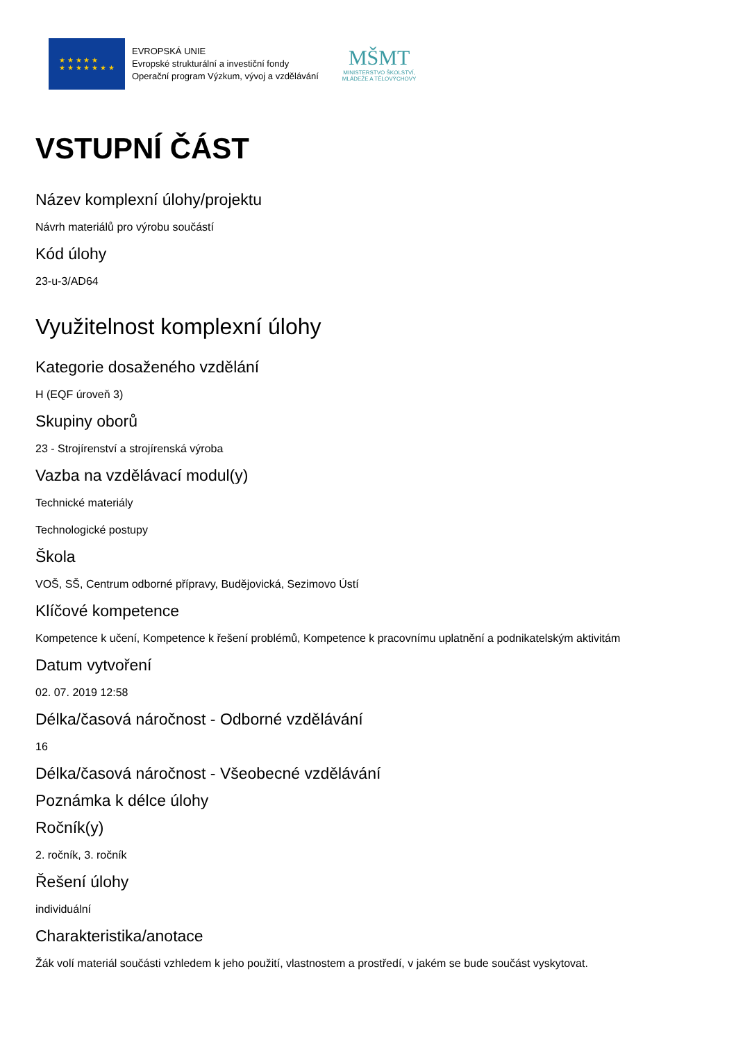★ ★ ★ ★ ★
★ ★ ★ ★ ★ ★ ★
EVROPSKÁ UNIE
Evropské strukturální a investiční fondy
Operační program Výzkum, vývoj a vzdělávání
MŠMT
MINISTERSTVO ŠKOLSTVÍ,
MLÁDEŽE A TĚLOVÝCHOVY
VSTUPNÍ ČÁST
Název komplexní úlohy/projektu
Návrh materiálů pro výrobu součástí
Kód úlohy
23-u-3/AD64
Využitelnost komplexní úlohy
Kategorie dosaženého vzdělání
H (EQF úroveň 3)
Skupiny oborů
23 - Strojírenství a strojírenská výroba
Vazba na vzdělávací modul(y)
Technické materiály
Technologické postupy
Škola
VOŠ, SŠ, Centrum odborné přípravy, Budějovická, Sezimovo Ústí
Klíčové kompetence
Kompetence k učení, Kompetence k řešení problémů, Kompetence k pracovnímu uplatnění a podnikatelským aktivitám
Datum vytvoření
02. 07. 2019 12:58
Délka/časová náročnost - Odborné vzdělávání
16
Délka/časová náročnost - Všeobecné vzdělávání
Poznámka k délce úlohy
Ročník(y)
2. ročník, 3. ročník
Řešení úlohy
individuální
Charakteristika/anotace
Žák volí materiál součásti vzhledem k jeho použití, vlastnostem a prostředí, v jakém se bude součást vyskytovat.